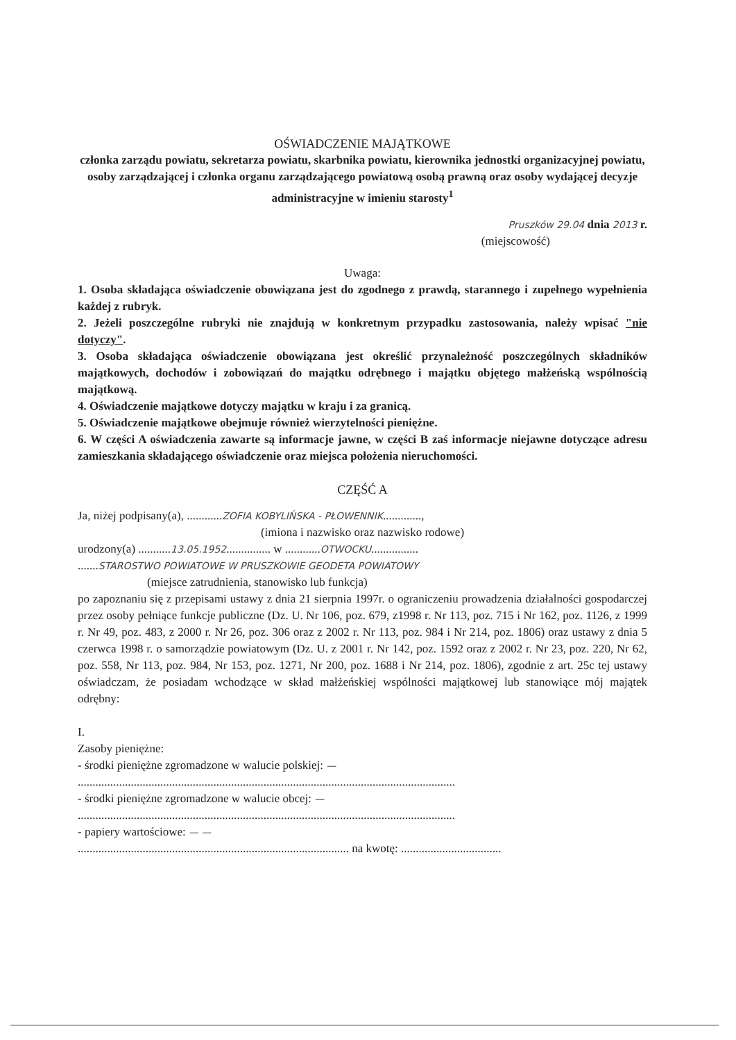OŚWIADCZENIE MAJĄTKOWE
członka zarządu powiatu, sekretarza powiatu, skarbnika powiatu, kierownika jednostki organizacyjnej powiatu, osoby zarządzającej i członka organu zarządzającego powiatową osobą prawną oraz osoby wydającej decyzje administracyjne w imieniu starosty<sup>1</sup>
Pruszków 29.04 dnia 2013 r.
(miejscowość)
Uwaga:
1. Osoba składająca oświadczenie obowiązana jest do zgodnego z prawdą, starannego i zupełnego wypełnienia każdej z rubryk.
2. Jeżeli poszczególne rubryki nie znajdują w konkretnym przypadku zastosowania, należy wpisać "nie dotyczy".
3. Osoba składająca oświadczenie obowiązana jest określić przynależność poszczególnych składników majątkowych, dochodów i zobowiązań do majątku odrębnego i majątku objętego małżeńską wspólnością majątkową.
4. Oświadczenie majątkowe dotyczy majątku w kraju i za granicą.
5. Oświadczenie majątkowe obejmuje również wierzytelności pieniężne.
6. W części A oświadczenia zawarte są informacje jawne, w części B zaś informacje niejawne dotyczące adresu zamieszkania składającego oświadczenie oraz miejsca położenia nieruchomości.
CZĘŚĆ A
Ja, niżej podpisany(a), ............ZOFIA KOBYLIŃSKA - PŁOWENNIK.............,
(imiona i nazwisko oraz nazwisko rodowe)
urodzony(a) ...........13.05.1952............... w ............OTWOCKU................
.......STAROSTWO POWIATOWE W PRUSZKOWIE GEODETA POWIATOWY
(miejsce zatrudnienia, stanowisko lub funkcja)
po zapoznaniu się z przepisami ustawy z dnia 21 sierpnia 1997r. o ograniczeniu prowadzenia działalności gospodarczej przez osoby pełniące funkcje publiczne (Dz. U. Nr 106, poz. 679, z1998 r. Nr 113, poz. 715 i Nr 162, poz. 1126, z 1999 r. Nr 49, poz. 483, z 2000 r. Nr 26, poz. 306 oraz z 2002 r. Nr 113, poz. 984 i Nr 214, poz. 1806) oraz ustawy z dnia 5 czerwca 1998 r. o samorządzie powiatowym (Dz. U. z 2001 r. Nr 142, poz. 1592 oraz z 2002 r. Nr 23, poz. 220, Nr 62, poz. 558, Nr 113, poz. 984, Nr 153, poz. 1271, Nr 200, poz. 1688 i Nr 214, poz. 1806), zgodnie z art. 25c tej ustawy oświadczam, że posiadam wchodzące w skład małżeńskiej wspólności majątkowej lub stanowiące mój majątek odrębny:
I.
Zasoby pieniężne:
- środki pieniężne zgromadzone w walucie polskiej: —
................................................................................................................................
- środki pieniężne zgromadzone w walucie obcej: —
................................................................................................................................
- papiery wartościowe: — —
............................................................................................ na kwotę: ..................................